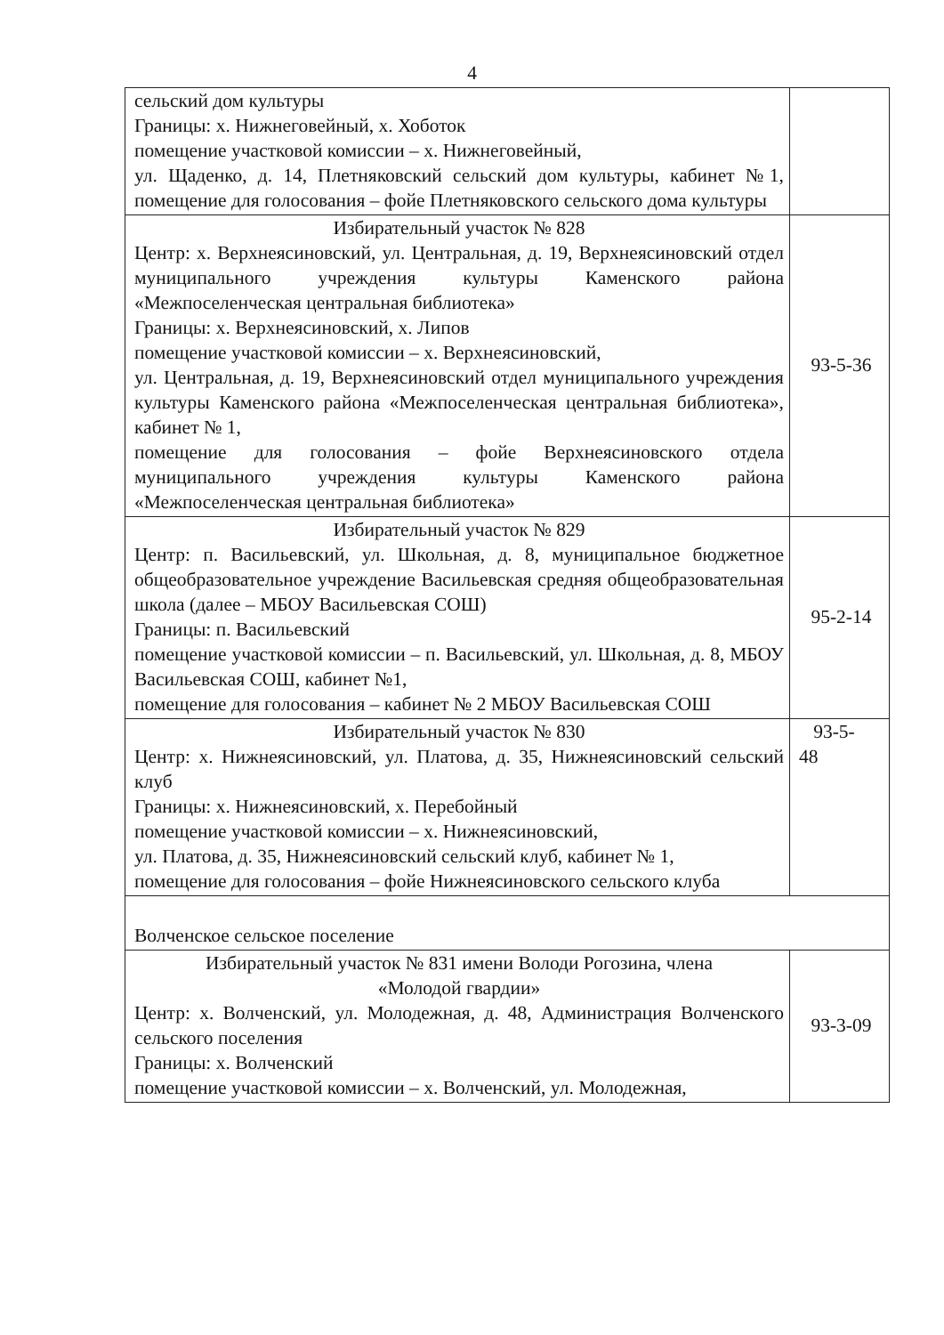4
| сельский дом культуры Границы: х. Нижнеговейный, х. Хоботок помещение участковой комиссии – х. Нижнеговейный, ул. Щаденко, д. 14, Плетняковский сельский дом культуры, кабинет №1, помещение для голосования – фойе Плетняковского сельского дома культуры | |
| Избирательный участок № 828 Центр: х. Верхнеясиновский, ул. Центральная, д. 19, Верхнеясиновский отдел муниципального учреждения культуры Каменского района «Межпоселенческая центральная библиотека» Границы: х. Верхнеясиновский, х. Липов помещение участковой комиссии – х. Верхнеясиновский, ул. Центральная, д. 19, Верхнеясиновский отдел муниципального учреждения культуры Каменского района «Межпоселенческая центральная библиотека», кабинет № 1, помещение для голосования – фойе Верхнеясиновского отдела муниципального учреждения культуры Каменского района «Межпоселенческая центральная библиотека» | 93-5-36 |
| Избирательный участок № 829 Центр: п. Васильевский, ул. Школьная, д. 8, муниципальное бюджетное общеобразовательное учреждение Васильевская средняя общеобразовательная школа (далее – МБОУ Васильевская СОШ) Границы: п. Васильевский помещение участковой комиссии – п. Васильевский, ул. Школьная, д. 8, МБОУ Васильевская СОШ, кабинет №1, помещение для голосования – кабинет № 2 МБОУ Васильевская СОШ | 95-2-14 |
| Избирательный участок № 830 Центр: х. Нижнеясиновский, ул. Платова, д. 35, Нижнеясиновский сельский клуб Границы: х. Нижнеясиновский, х. Перебойный помещение участковой комиссии – х. Нижнеясиновский, ул. Платова, д. 35, Нижнеясиновский сельский клуб, кабинет № 1, помещение для голосования – фойе Нижнеясиновского сельского клуба | 93-5- 48 |
| Волченское сельское поселение | |
| Избирательный участок № 831 имени Володи Рогозина, члена «Молодой гвардии» Центр: х. Волченский, ул. Молодежная, д. 48, Администрация Волченского сельского поселения Границы: х. Волченский помещение участковой комиссии – х. Волченский, ул. Молодежная, | 93-3-09 |